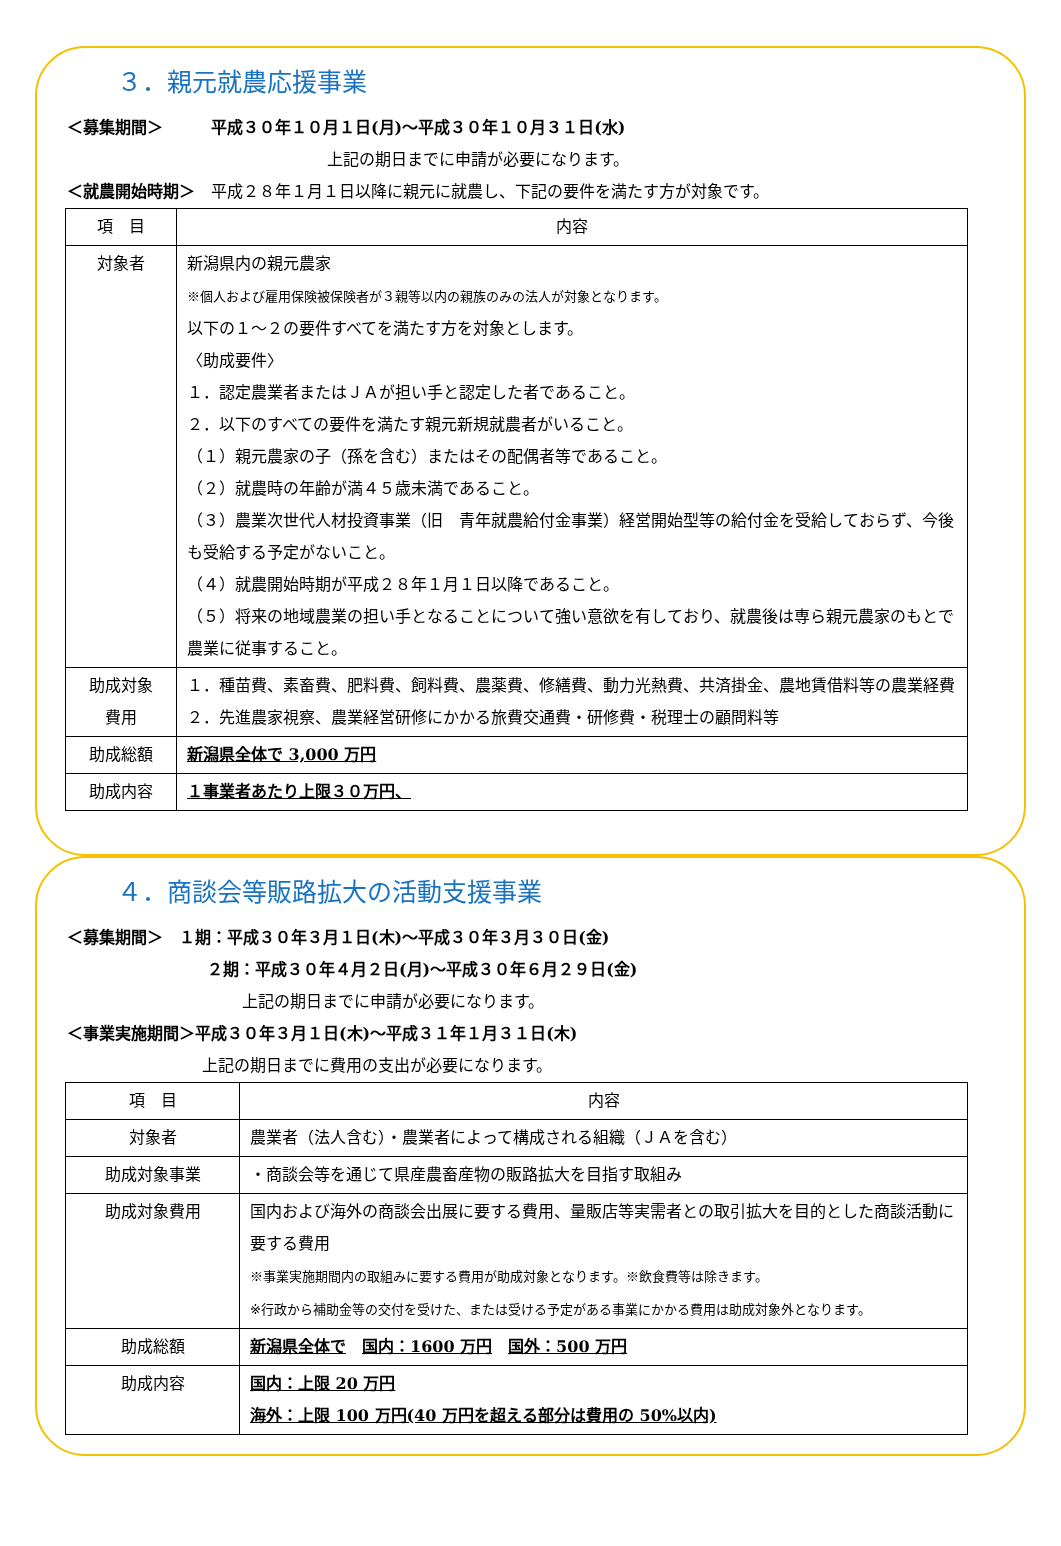３．親元就農応援事業
＜募集期間＞　　　平成３０年１０月１日(月)～平成３０年１０月３１日(水)
上記の期日までに申請が必要になります。
＜就農開始時期＞　平成２８年１月１日以降に親元に就農し、下記の要件を満たす方が対象です。
| 項 目 | 内容 |
| --- | --- |
| 対象者 | 新潟県内の親元農家 ※個人および雇用保険被保険者が３親等以内の親族のみの法人が対象となります。 以下の１～２の要件すべてを満たす方を対象とします。 〈助成要件〉 １．認定農業者またはＪＡが担い手と認定した者であること。 ２．以下のすべての要件を満たす親元新規就農者がいること。 （１）親元農家の子（孫を含む）またはその配偶者等であること。 （２）就農時の年齢が満４５歳未満であること。 （３）農業次世代人材投資事業（旧 青年就農給付金事業）経営開始型等の給付金を受給しておらず、今後も受給する予定がないこと。 （４）就農開始時期が平成２８年１月１日以降であること。 （５）将来の地域農業の担い手となることについて強い意欲を有しており、就農後は専ら親元農家のもとで農業に従事すること。 |
| 助成対象 費用 | １．種苗費、素畜費、肥料費、飼料費、農薬費、修繕費、動力光熱費、共済掛金、農地賃借料等の農業経費 ２．先進農家視察、農業経営研修にかかる旅費交通費・研修費・税理士の顧問料等 |
| 助成総額 | 新潟県全体で 3,000 万円 |
| 助成内容 | １事業者あたり上限３０万円、 |
４．商談会等販路拡大の活動支援事業
＜募集期間＞　１期：平成３０年３月１日(木)～平成３０年３月３０日(金)
２期：平成３０年４月２日(月)～平成３０年６月２９日(金)
上記の期日までに申請が必要になります。
＜事業実施期間＞平成３０年３月１日(木)～平成３１年１月３１日(木)
上記の期日までに費用の支出が必要になります。
| 項 目 | 内容 |
| --- | --- |
| 対象者 | 農業者（法人含む）・農業者によって構成される組織（ＪＡを含む） |
| 助成対象事業 | ・商談会等を通じて県産農畜産物の販路拡大を目指す取組み |
| 助成対象費用 | 国内および海外の商談会出展に要する費用、量販店等実需者との取引拡大を目的とした商談活動に要する費用 ※事業実施期間内の取組みに要する費用が助成対象となります。※飲食費等は除きます。 ※行政から補助金等の交付を受けた、または受ける予定がある事業にかかる費用は助成対象外となります。 |
| 助成総額 | 新潟県全体で 国内：1600 万円 国外：500 万円 |
| 助成内容 | 国内：上限 20 万円 海外：上限 100 万円(40 万円を超える部分は費用の 50%以内) |